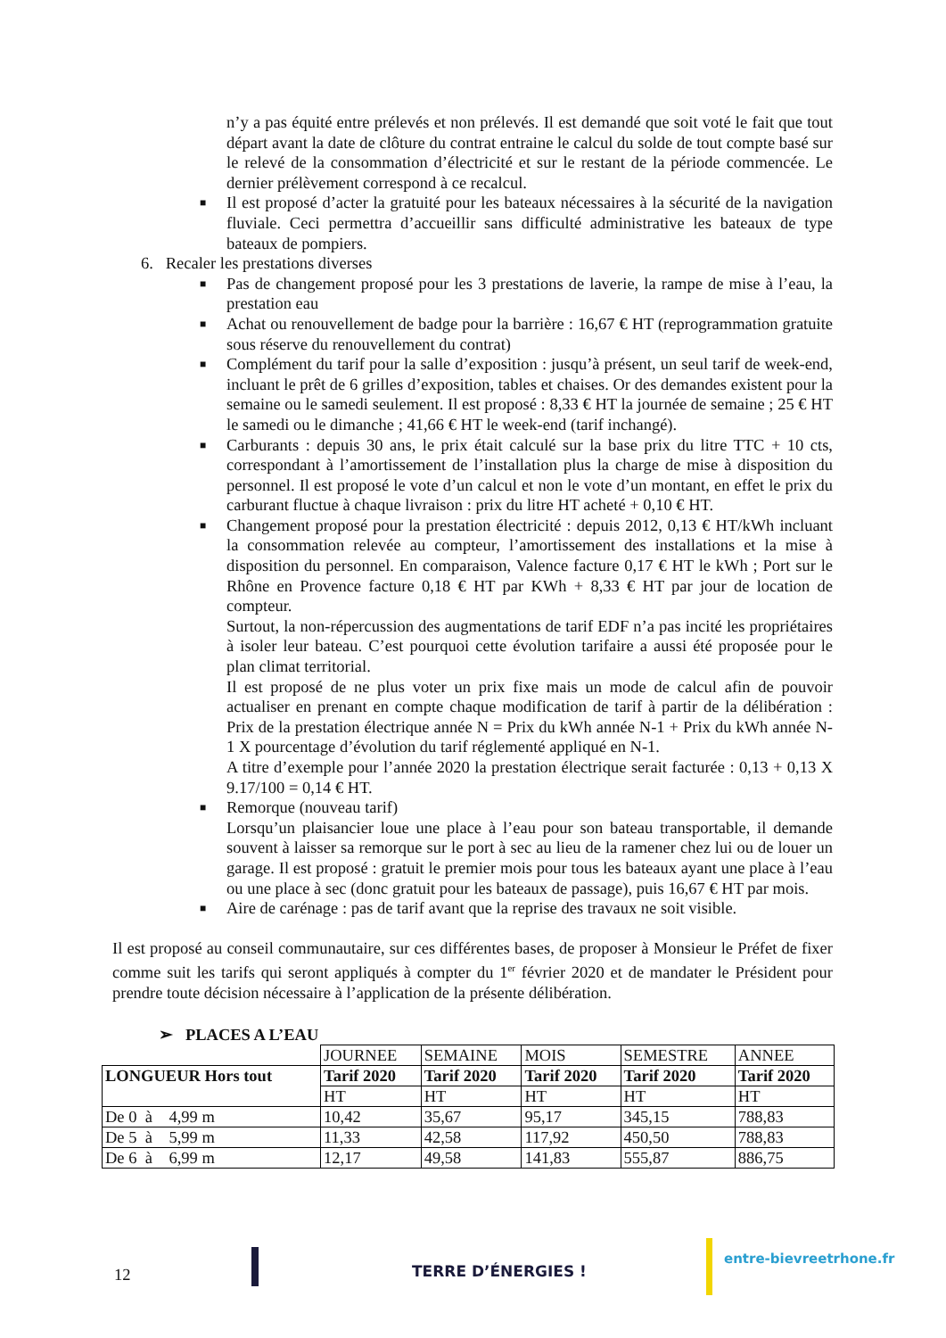n’y a pas équité entre prélevés et non prélevés. Il est demandé que soit voté le fait que tout départ avant la date de clôture du contrat entraine le calcul du solde de tout compte basé sur le relevé de la consommation d’électricité et sur le restant de la période commencée. Le dernier prélèvement correspond à ce recalcul.
■ Il est proposé d’acter la gratuité pour les bateaux nécessaires à la sécurité de la navigation fluviale. Ceci permettra d’accueillir sans difficulté administrative les bateaux de type bateaux de pompiers.
6. Recaler les prestations diverses
■ Pas de changement proposé pour les 3 prestations de laverie, la rampe de mise à l’eau, la prestation eau
■ Achat ou renouvellement de badge pour la barrière : 16,67 € HT (reprogrammation gratuite sous réserve du renouvellement du contrat)
■ Complément du tarif pour la salle d’exposition : jusqu’à présent, un seul tarif de week-end, incluant le prêt de 6 grilles d’exposition, tables et chaises. Or des demandes existent pour la semaine ou le samedi seulement. Il est proposé : 8,33 € HT la journée de semaine ; 25 € HT le samedi ou le dimanche ; 41,66 € HT le week-end (tarif inchangé).
■ Carburants : depuis 30 ans, le prix était calculé sur la base prix du litre TTC + 10 cts, correspondant à l’amortissement de l’installation plus la charge de mise à disposition du personnel. Il est proposé le vote d’un calcul et non le vote d’un montant, en effet le prix du carburant fluctue à chaque livraison : prix du litre HT acheté + 0,10 € HT.
■ Changement proposé pour la prestation électricité : depuis 2012, 0,13 € HT/kWh incluant la consommation relevée au compteur, l’amortissement des installations et la mise à disposition du personnel. En comparaison, Valence facture 0,17 € HT le kWh ; Port sur le Rhône en Provence facture 0,18 € HT par KWh + 8,33 € HT par jour de location de compteur.
Surtout, la non-répercussion des augmentations de tarif EDF n’a pas incité les propriétaires à isoler leur bateau. C’est pourquoi cette évolution tarifaire a aussi été proposée pour le plan climat territorial.
Il est proposé de ne plus voter un prix fixe mais un mode de calcul afin de pouvoir actualiser en prenant en compte chaque modification de tarif à partir de la délibération : Prix de la prestation électrique année N = Prix du kWh année N-1 + Prix du kWh année N-1 X pourcentage d’évolution du tarif réglementé appliqué en N-1.
A titre d’exemple pour l’année 2020 la prestation électrique serait facturée : 0,13 + 0,13 X 9.17/100 = 0,14 € HT.
■ Remorque (nouveau tarif)
Lorsqu’un plaisancier loue une place à l’eau pour son bateau transportable, il demande souvent à laisser sa remorque sur le port à sec au lieu de la ramener chez lui ou de louer un garage. Il est proposé : gratuit le premier mois pour tous les bateaux ayant une place à l’eau ou une place à sec (donc gratuit pour les bateaux de passage), puis 16,67 € HT par mois.
■ Aire de carénage : pas de tarif avant que la reprise des travaux ne soit visible.
Il est proposé au conseil communautaire, sur ces différentes bases, de proposer à Monsieur le Préfet de fixer comme suit les tarifs qui seront appliqués à compter du 1<sup>er</sup> février 2020 et de mandater le Président pour prendre toute décision nécessaire à l’application de la présente délibération.
➢ PLACES A L’EAU
| | JOURNEE | SEMAINE | MOIS | SEMESTRE | ANNEE |
| LONGUEUR Hors tout | Tarif 2020 | Tarif 2020 | Tarif 2020 | Tarif 2020 | Tarif 2020 |
| | HT | HT | HT | HT | HT |
| De 0 à 4,99 m | 10,42 | 35,67 | 95,17 | 345,15 | 788,83 |
| De 5 à 5,99 m | 11,33 | 42,58 | 117,92 | 450,50 | 788,83 |
| De 6 à 6,99 m | 12,17 | 49,58 | 141,83 | 555,87 | 886,75 |
12 TERRE D’ÉNERGIES !
entre-bievreetrhone.fr